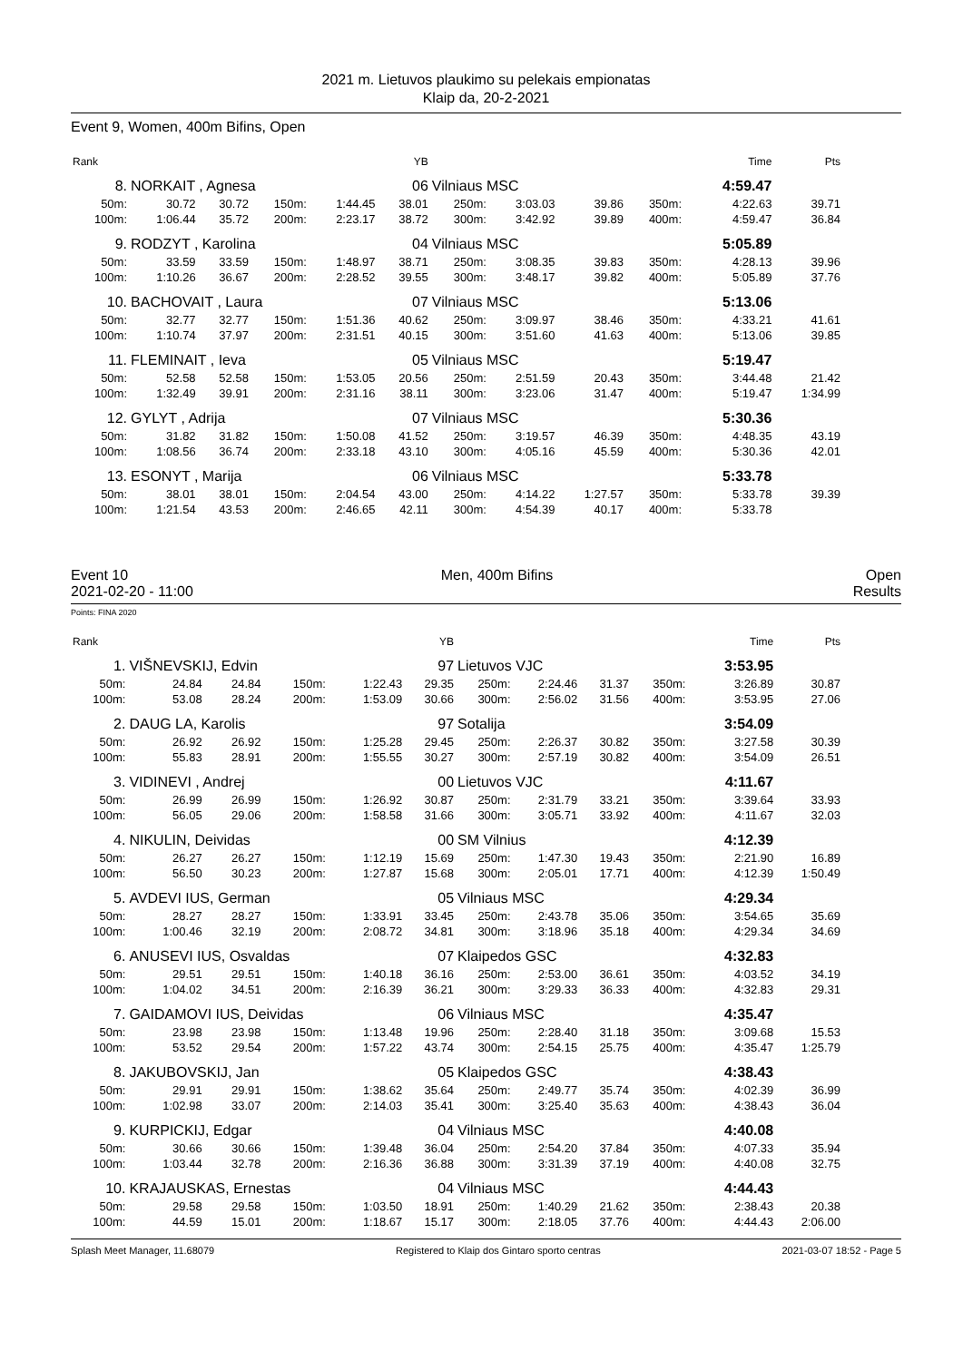2021 m. Lietuvos plaukimo su pelekais empionatas
Klaip da, 20-2-2021
Event 9, Women, 400m Bifins, Open
| Rank | | | | | YB | | | | | | Time | Pts |
| 8. | NORKAIT , Agnesa | | | | 06 | Vilniaus MSC | | | | | 4:59.47 | |
| 50m: | 30.72 | 30.72 | 150m: | 1:44.45 | 38.01 | 250m: | 3:03.03 | 39.86 | 350m: | | 4:22.63 | 39.71 |
| 100m: | 1:06.44 | 35.72 | 200m: | 2:23.17 | 38.72 | 300m: | 3:42.92 | 39.89 | 400m: | | 4:59.47 | 36.84 |
| 9. | RODZYT , Karolina | | | | 04 | Vilniaus MSC | | | | | 5:05.89 | |
| 50m: | 33.59 | 33.59 | 150m: | 1:48.97 | 38.71 | 250m: | 3:08.35 | 39.83 | 350m: | | 4:28.13 | 39.96 |
| 100m: | 1:10.26 | 36.67 | 200m: | 2:28.52 | 39.55 | 300m: | 3:48.17 | 39.82 | 400m: | | 5:05.89 | 37.76 |
| 10. | BACHOVAIT , Laura | | | | 07 | Vilniaus MSC | | | | | 5:13.06 | |
| 50m: | 32.77 | 32.77 | 150m: | 1:51.36 | 40.62 | 250m: | 3:09.97 | 38.46 | 350m: | | 4:33.21 | 41.61 |
| 100m: | 1:10.74 | 37.97 | 200m: | 2:31.51 | 40.15 | 300m: | 3:51.60 | 41.63 | 400m: | | 5:13.06 | 39.85 |
| 11. | FLEMINAIT , Ieva | | | | 05 | Vilniaus MSC | | | | | 5:19.47 | |
| 50m: | 52.58 | 52.58 | 150m: | 1:53.05 | 20.56 | 250m: | 2:51.59 | 20.43 | 350m: | | 3:44.48 | 21.42 |
| 100m: | 1:32.49 | 39.91 | 200m: | 2:31.16 | 38.11 | 300m: | 3:23.06 | 31.47 | 400m: | | 5:19.47 | 1:34.99 |
| 12. | GYLYT , Adrija | | | | 07 | Vilniaus MSC | | | | | 5:30.36 | |
| 50m: | 31.82 | 31.82 | 150m: | 1:50.08 | 41.52 | 250m: | 3:19.57 | 46.39 | 350m: | | 4:48.35 | 43.19 |
| 100m: | 1:08.56 | 36.74 | 200m: | 2:33.18 | 43.10 | 300m: | 4:05.16 | 45.59 | 400m: | | 5:30.36 | 42.01 |
| 13. | ESONYT , Marija | | | | 06 | Vilniaus MSC | | | | | 5:33.78 | |
| 50m: | 38.01 | 38.01 | 150m: | 2:04.54 | 43.00 | 250m: | 4:14.22 | 1:27.57 | 350m: | | 5:33.78 | 39.39 |
| 100m: | 1:21.54 | 43.53 | 200m: | 2:46.65 | 42.11 | 300m: | 4:54.39 | 40.17 | 400m: | | 5:33.78 | |
Event 10 Men, 400m Bifins Open
2021-02-20 - 11:00 Results
Points: FINA 2020
| Rank | | | | | YB | | | | | | Time | Pts |
| 1. | VIŠNEVSKIJ, Edvin | | | | 97 | Lietuvos VJC | | | | | 3:53.95 | |
| 50m: | 24.84 | 24.84 | 150m: | 1:22.43 | 29.35 | 250m: | 2:24.46 | 31.37 | 350m: | | 3:26.89 | 30.87 |
| 100m: | 53.08 | 28.24 | 200m: | 1:53.09 | 30.66 | 300m: | 2:56.02 | 31.56 | 400m: | | 3:53.95 | 27.06 |
| 2. | DAUG LA, Karolis | | | | 97 | Sotalija | | | | | 3:54.09 | |
| 50m: | 26.92 | 26.92 | 150m: | 1:25.28 | 29.45 | 250m: | 2:26.37 | 30.82 | 350m: | | 3:27.58 | 30.39 |
| 100m: | 55.83 | 28.91 | 200m: | 1:55.55 | 30.27 | 300m: | 2:57.19 | 30.82 | 400m: | | 3:54.09 | 26.51 |
| 3. | VIDINEVI , Andrej | | | | 00 | Lietuvos VJC | | | | | 4:11.67 | |
| 50m: | 26.99 | 26.99 | 150m: | 1:26.92 | 30.87 | 250m: | 2:31.79 | 33.21 | 350m: | | 3:39.64 | 33.93 |
| 100m: | 56.05 | 29.06 | 200m: | 1:58.58 | 31.66 | 300m: | 3:05.71 | 33.92 | 400m: | | 4:11.67 | 32.03 |
| 4. | NIKULIN, Deividas | | | | 00 | SM Vilnius | | | | | 4:12.39 | |
| 50m: | 26.27 | 26.27 | 150m: | 1:12.19 | 15.69 | 250m: | 1:47.30 | 19.43 | 350m: | | 2:21.90 | 16.89 |
| 100m: | 56.50 | 30.23 | 200m: | 1:27.87 | 15.68 | 300m: | 2:05.01 | 17.71 | 400m: | | 4:12.39 | 1:50.49 |
| 5. | AVDEVI IUS, German | | | | 05 | Vilniaus MSC | | | | | 4:29.34 | |
| 50m: | 28.27 | 28.27 | 150m: | 1:33.91 | 33.45 | 250m: | 2:43.78 | 35.06 | 350m: | | 3:54.65 | 35.69 |
| 100m: | 1:00.46 | 32.19 | 200m: | 2:08.72 | 34.81 | 300m: | 3:18.96 | 35.18 | 400m: | | 4:29.34 | 34.69 |
| 6. | ANUSEVI IUS, Osvaldas | | | | 07 | Klaipedos GSC | | | | | 4:32.83 | |
| 50m: | 29.51 | 29.51 | 150m: | 1:40.18 | 36.16 | 250m: | 2:53.00 | 36.61 | 350m: | | 4:03.52 | 34.19 |
| 100m: | 1:04.02 | 34.51 | 200m: | 2:16.39 | 36.21 | 300m: | 3:29.33 | 36.33 | 400m: | | 4:32.83 | 29.31 |
| 7. | GAIDAMOVI IUS, Deividas | | | | 06 | Vilniaus MSC | | | | | 4:35.47 | |
| 50m: | 23.98 | 23.98 | 150m: | 1:13.48 | 19.96 | 250m: | 2:28.40 | 31.18 | 350m: | | 3:09.68 | 15.53 |
| 100m: | 53.52 | 29.54 | 200m: | 1:57.22 | 43.74 | 300m: | 2:54.15 | 25.75 | 400m: | | 4:35.47 | 1:25.79 |
| 8. | JAKUBOVSKIJ, Jan | | | | 05 | Klaipedos GSC | | | | | 4:38.43 | |
| 50m: | 29.91 | 29.91 | 150m: | 1:38.62 | 35.64 | 250m: | 2:49.77 | 35.74 | 350m: | | 4:02.39 | 36.99 |
| 100m: | 1:02.98 | 33.07 | 200m: | 2:14.03 | 35.41 | 300m: | 3:25.40 | 35.63 | 400m: | | 4:38.43 | 36.04 |
| 9. | KURPICKIJ, Edgar | | | | 04 | Vilniaus MSC | | | | | 4:40.08 | |
| 50m: | 30.66 | 30.66 | 150m: | 1:39.48 | 36.04 | 250m: | 2:54.20 | 37.84 | 350m: | | 4:07.33 | 35.94 |
| 100m: | 1:03.44 | 32.78 | 200m: | 2:16.36 | 36.88 | 300m: | 3:31.39 | 37.19 | 400m: | | 4:40.08 | 32.75 |
| 10. | KRAJAUSKAS, Ernestas | | | | 04 | Vilniaus MSC | | | | | 4:44.43 | |
| 50m: | 29.58 | 29.58 | 150m: | 1:03.50 | 18.91 | 250m: | 1:40.29 | 21.62 | 350m: | | 2:38.43 | 20.38 |
| 100m: | 44.59 | 15.01 | 200m: | 1:18.67 | 15.17 | 300m: | 2:18.05 | 37.76 | 400m: | | 4:44.43 | 2:06.00 |
Splash Meet Manager, 11.68079 Registered to Klaip dos Gintaro sporto centras 2021-03-07 18:52 - Page 5